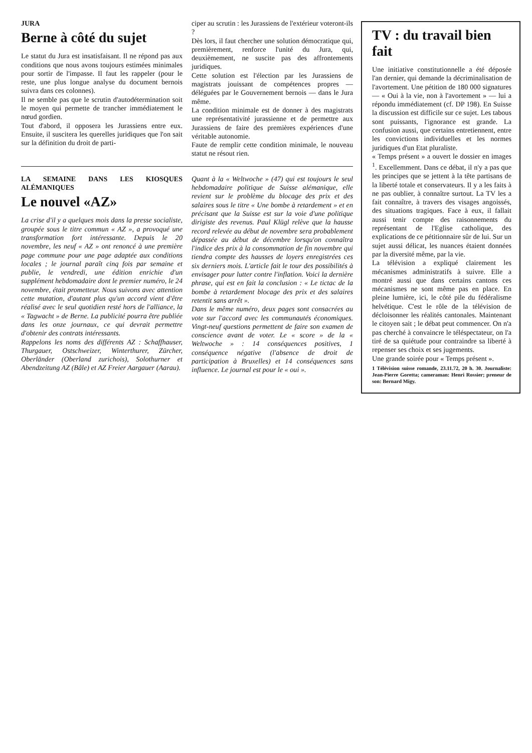JURA
Berne à côté du sujet
Le statut du Jura est insatisfaisant. Il ne répond pas aux conditions que nous avons toujours estimées minimales pour sortir de l'impasse. Il faut les rappeler (pour le reste, une plus longue analyse du document bernois suivra dans ces colonnes).
Il ne semble pas que le scrutin d'autodétermination soit le moyen qui permette de trancher immédiatement le nœud gordien.
Tout d'abord, il opposera les Jurassiens entre eux. Ensuite, il suscitera les querelles juridiques que l'on sait sur la définition du droit de parti-
ciper au scrutin : les Jurassiens de l'extérieur voteront-ils ?
Dès lors, il faut chercher une solution démocratique qui, premièrement, renforce l'unité du Jura, qui, deuxièmement, ne suscite pas des affrontements juridiques.
Cette solution est l'élection par les Jurassiens de magistrats jouissant de compétences propres — déléguées par le Gouvernement bernois — dans le Jura même.
La condition minimale est de donner à des magistrats une représentativité jurassienne et de permettre aux Jurassiens de faire des premières expériences d'une véritable autonomie.
Faute de remplir cette condition minimale, le nouveau statut ne résout rien.
LA SEMAINE DANS LES KIOSQUES ALÉMANIQUES
Le nouvel «AZ»
La crise d'il y a quelques mois dans la presse socialiste, groupée sous le titre commun « AZ », a provoqué une transformation fort intéressante. Depuis le 20 novembre, les neuf « AZ » ont renoncé à une première page commune pour une page adaptée aux conditions locales ; le journal paraît cinq fois par semaine et publie, le vendredi, une édition enrichie d'un supplément hebdomadaire dont le premier numéro, le 24 novembre, était prometteur. Nous suivons avec attention cette mutation, d'autant plus qu'un accord vient d'être réalisé avec le seul quotidien resté hors de l'alliance, la « Tagwacht » de Berne. La publicité pourra être publiée dans les onze journaux, ce qui devrait permettre d'obtenir des contrats intéressants.
Rappelons les noms des différents AZ : Schaffhauser, Thurgauer, Ostschweizer, Winterthurer, Zürcher, Oberländer (Oberland zurichois), Solothurner et Abendzeitung AZ (Bâle) et AZ Freier Aargauer (Aarau).
Quant à la « Weltwoche » (47) qui est toujours le seul hebdomadaire politique de Suisse alémanique, elle revient sur le problème du blocage des prix et des salaires sous le titre « Une bombe à retardement » et en précisant que la Suisse est sur la voie d'une politique dirigiste des revenus. Paul Klügl relève que la hausse record relevée au début de novembre sera probablement dépassée au début de décembre lorsqu'on connaîtra l'indice des prix à la consommation de fin novembre qui tiendra compte des hausses de loyers enregistrées ces six derniers mois. L'article fait le tour des possibilités à envisager pour lutter contre l'inflation. Voici la dernière phrase, qui est en fait la conclusion : « Le tictac de la bombe à retardement blocage des prix et des salaires retentit sans arrêt ».
Dans le même numéro, deux pages sont consacrées au vote sur l'accord avec les communautés économiques. Vingt-neuf questions permettent de faire son examen de conscience avant de voter. Le « score » de la « Weltwoche » : 14 conséquences positives, 1 conséquence négative (l'absence de droit de participation à Bruxelles) et 14 conséquences sans influence. Le journal est pour le « oui ».
TV : du travail bien fait
Une initiative constitutionnelle a été déposée l'an dernier, qui demande la décriminalisation de l'avortement. Une pétition de 180 000 signatures — « Oui à la vie, non à l'avortement » — lui a répondu immédiatement (cf. DP 198). En Suisse la discussion est difficile sur ce sujet. Les tabous sont puissants, l'ignorance est grande. La confusion aussi, que certains entretiennent, entre les convictions individuelles et les normes juridiques d'un Etat pluraliste.
« Temps présent » a ouvert le dossier en images <sup>1</sup>. Excellemment. Dans ce débat, il n'y a pas que les principes que se jettent à la tête partisans de la liberté totale et conservateurs. Il y a les faits à ne pas oublier, à connaître surtout. La TV les a fait connaître, à travers des visages angoissés, des situations tragiques. Face à eux, il fallait aussi tenir compte des raisonnements du représentant de l'Eglise catholique, des explications de ce pétitionnaire sûr de lui. Sur un sujet aussi délicat, les nuances étaient données par la diversité même, par la vie.
La télévision a expliqué clairement les mécanismes administratifs à suivre. Elle a montré aussi que dans certains cantons ces mécanismes ne sont même pas en place. En pleine lumière, ici, le côté pile du fédéralisme helvétique. C'est le rôle de la télévision de décloisonner les réalités cantonales. Maintenant le citoyen sait ; le débat peut commencer. On n'a pas cherché à convaincre le téléspectateur, on l'a tiré de sa quiétude pour contraindre sa liberté à repenser ses choix et ses jugements.
Une grande soirée pour « Temps présent ».
1 Télévision suisse romande, 23.11.72, 20 h. 30. Journaliste: Jean-Pierre Goretta; cameraman: Henri Rossier; preneur de son: Bernard Migy.